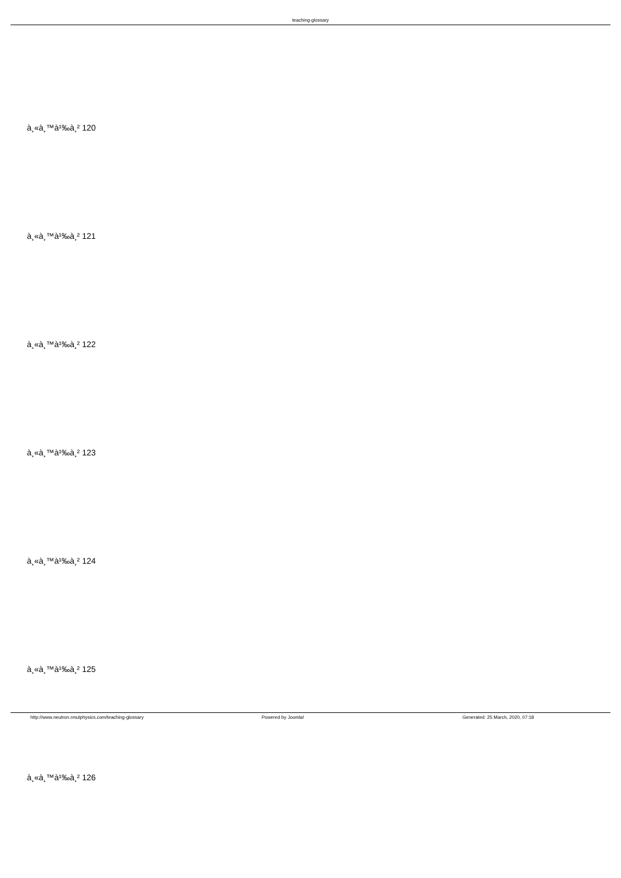teaching-glossary
à¸«à¸™à¹‰à¸² 120
à¸«à¸™à¹‰à¸² 121
à¸«à¸™à¹‰à¸² 122
à¸«à¸™à¹‰à¸² 123
à¸«à¸™à¹‰à¸² 124
à¸«à¸™à¹‰à¸² 125
à¸«à¸™à¹‰à¸² 126
http://www.neutron.rmutphysics.com/teaching-glossary Powered by Joomla! Generated: 25 March, 2020, 07:18